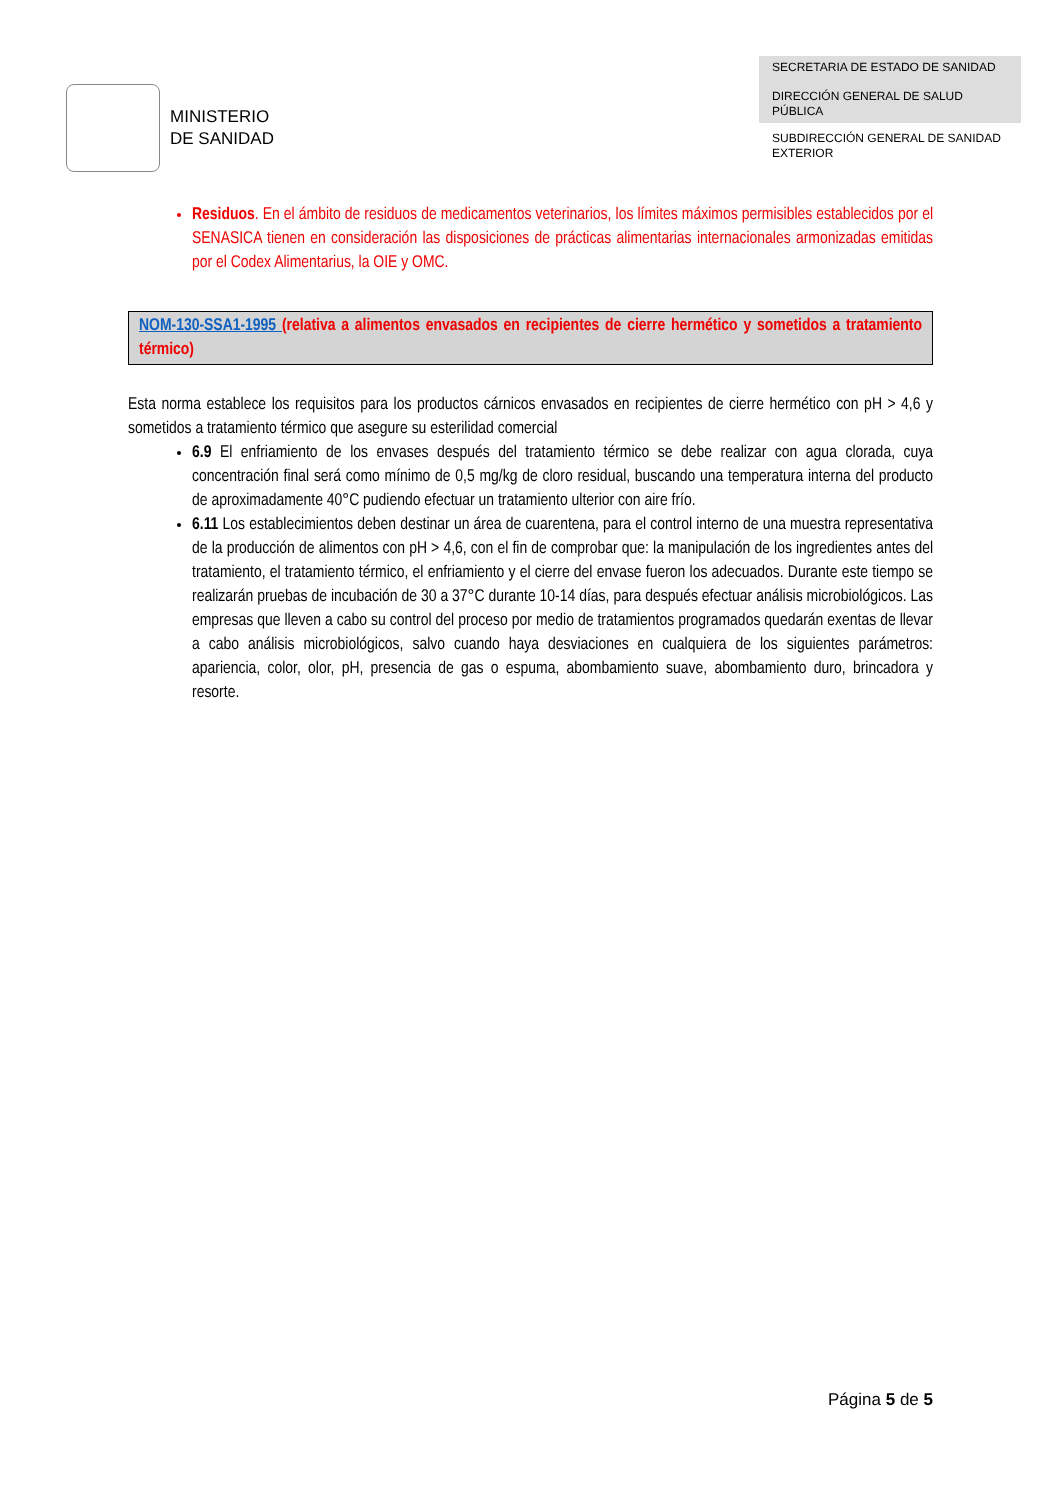MINISTERIO
DE SANIDAD
SECRETARIA DE ESTADO DE SANIDAD
DIRECCIÓN GENERAL DE SALUD PÚBLICA
SUBDIRECCIÓN GENERAL DE SANIDAD EXTERIOR
Residuos. En el ámbito de residuos de medicamentos veterinarios, los límites máximos permisibles establecidos por el SENASICA tienen en consideración las disposiciones de prácticas alimentarias internacionales armonizadas emitidas por el Codex Alimentarius, la OIE y OMC.
NOM-130-SSA1-1995 (relativa a alimentos envasados en recipientes de cierre hermético y sometidos a tratamiento térmico)
Esta norma establece los requisitos para los productos cárnicos envasados en recipientes de cierre hermético con pH > 4,6 y sometidos a tratamiento térmico que asegure su esterilidad comercial
6.9 El enfriamiento de los envases después del tratamiento térmico se debe realizar con agua clorada, cuya concentración final será como mínimo de 0,5 mg/kg de cloro residual, buscando una temperatura interna del producto de aproximadamente 40°C pudiendo efectuar un tratamiento ulterior con aire frío.
6.11 Los establecimientos deben destinar un área de cuarentena, para el control interno de una muestra representativa de la producción de alimentos con pH > 4,6, con el fin de comprobar que: la manipulación de los ingredientes antes del tratamiento, el tratamiento térmico, el enfriamiento y el cierre del envase fueron los adecuados. Durante este tiempo se realizarán pruebas de incubación de 30 a 37°C durante 10-14 días, para después efectuar análisis microbiológicos. Las empresas que lleven a cabo su control del proceso por medio de tratamientos programados quedarán exentas de llevar a cabo análisis microbiológicos, salvo cuando haya desviaciones en cualquiera de los siguientes parámetros: apariencia, color, olor, pH, presencia de gas o espuma, abombamiento suave, abombamiento duro, brincadora y resorte.
Página 5 de 5